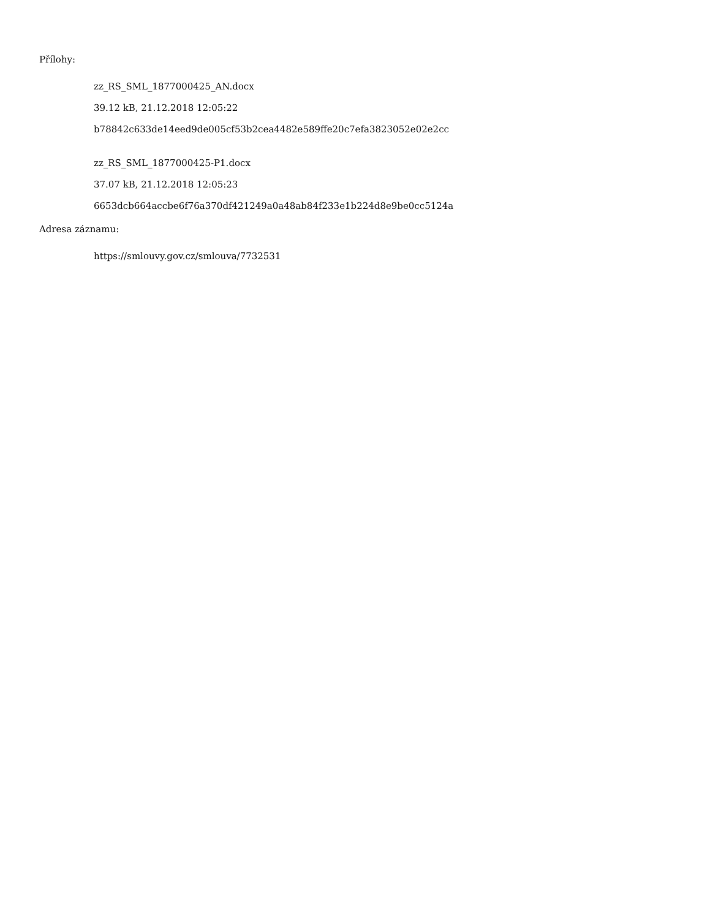Přílohy:
zz_RS_SML_1877000425_AN.docx
39.12 kB, 21.12.2018 12:05:22
b78842c633de14eed9de005cf53b2cea4482e589ffe20c7efa3823052e02e2cc
zz_RS_SML_1877000425-P1.docx
37.07 kB, 21.12.2018 12:05:23
6653dcb664accbe6f76a370df421249a0a48ab84f233e1b224d8e9be0cc5124a
Adresa záznamu:
https://smlouvy.gov.cz/smlouva/7732531